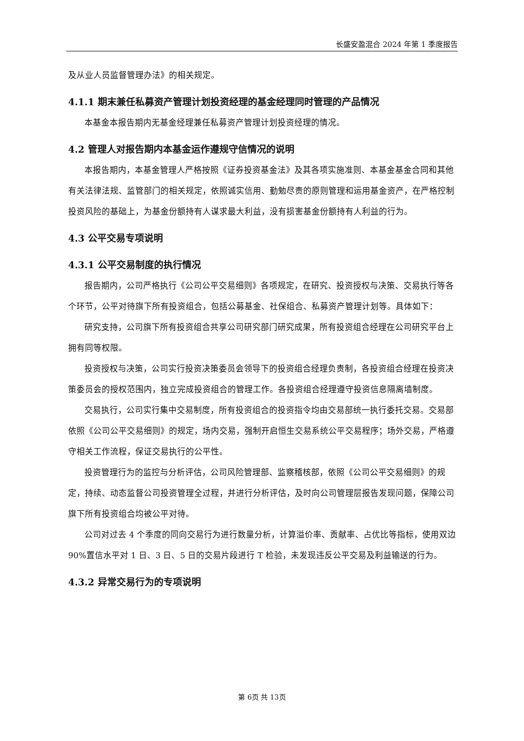长盛安盈混合 2024 年第 1 季度报告
及从业人员监督管理办法》的相关规定。
4.1.1 期末兼任私募资产管理计划投资经理的基金经理同时管理的产品情况
本基金本报告期内无基金经理兼任私募资产管理计划投资经理的情况。
4.2 管理人对报告期内本基金运作遵规守信情况的说明
本报告期内，本基金管理人严格按照《证券投资基金法》及其各项实施准则、本基金基金合同和其他有关法律法规、监管部门的相关规定，依照诚实信用、勤勉尽责的原则管理和运用基金资产，在严格控制投资风险的基础上，为基金份额持有人谋求最大利益，没有损害基金份额持有人利益的行为。
4.3 公平交易专项说明
4.3.1 公平交易制度的执行情况
报告期内，公司严格执行《公司公平交易细则》各项规定，在研究、投资授权与决策、交易执行等各个环节，公平对待旗下所有投资组合，包括公募基金、社保组合、私募资产管理计划等。具体如下：
研究支持，公司旗下所有投资组合共享公司研究部门研究成果，所有投资组合经理在公司研究平台上拥有同等权限。
投资授权与决策，公司实行投资决策委员会领导下的投资组合经理负责制，各投资组合经理在投资决策委员会的授权范围内，独立完成投资组合的管理工作。各投资组合经理遵守投资信息隔离墙制度。
交易执行，公司实行集中交易制度，所有投资组合的投资指令均由交易部统一执行委托交易。交易部依照《公司公平交易细则》的规定，场内交易，强制开启恒生交易系统公平交易程序；场外交易，严格遵守相关工作流程，保证交易执行的公平性。
投资管理行为的监控与分析评估，公司风险管理部、监察稽核部，依照《公司公平交易细则》的规定，持续、动态监督公司投资管理全过程，并进行分析评估，及时向公司管理层报告发现问题，保障公司旗下所有投资组合均被公平对待。
公司对过去 4 个季度的同向交易行为进行数量分析，计算溢价率、贡献率、占优比等指标，使用双边 90%置信水平对 1 日、3 日、5 日的交易片段进行 T 检验，未发现违反公平交易及利益输送的行为。
4.3.2 异常交易行为的专项说明
第 6页 共 13页